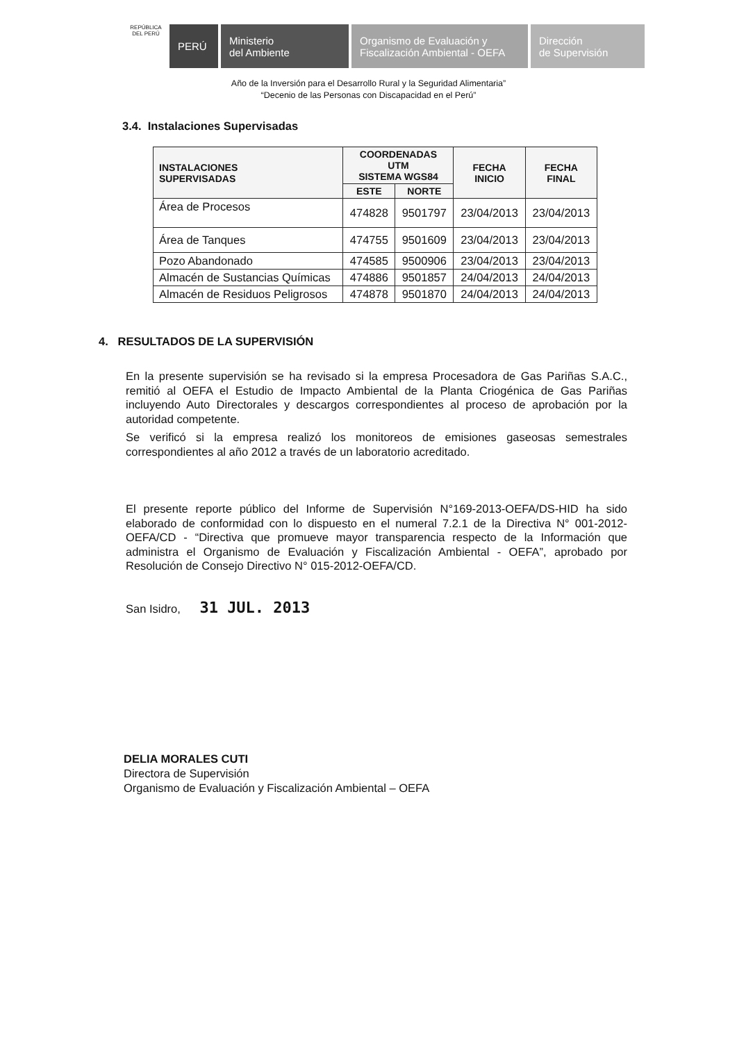REPÚBLICA DEL PERÚ
PERÚ Ministerio
del Ambiente
Organismo de Evaluación y
Fiscalización Ambiental - OEFA
Dirección
de Supervisión
Año de la Inversión para el Desarrollo Rural y la Seguridad Alimentaria”
“Decenio de las Personas con Discapacidad en el Perú”
3.4. Instalaciones Supervisadas
| INSTALACIONES SUPERVISADAS | COORDENADAS UTM SISTEMA WGS84 | | FECHA INICIO | FECHA FINAL |
| --- | --- | --- | --- | --- |
| | ESTE | NORTE | | |
| Área de Procesos | 474828 | 9501797 | 23/04/2013 | 23/04/2013 |
| Área de Tanques | 474755 | 9501609 | 23/04/2013 | 23/04/2013 |
| Pozo Abandonado | 474585 | 9500906 | 23/04/2013 | 23/04/2013 |
| Almacén de Sustancias Químicas | 474886 | 9501857 | 24/04/2013 | 24/04/2013 |
| Almacén de Residuos Peligrosos | 474878 | 9501870 | 24/04/2013 | 24/04/2013 |
4. RESULTADOS DE LA SUPERVISIÓN
En la presente supervisión se ha revisado si la empresa Procesadora de Gas Pariñas S.A.C., remitió al OEFA el Estudio de Impacto Ambiental de la Planta Criogénica de Gas Pariñas incluyendo Auto Directorales y descargos correspondientes al proceso de aprobación por la autoridad competente.
Se verificó si la empresa realizó los monitoreos de emisiones gaseosas semestrales correspondientes al año 2012 a través de un laboratorio acreditado.
El presente reporte público del Informe de Supervisión N°169-2013-OEFA/DS-HID ha sido elaborado de conformidad con lo dispuesto en el numeral 7.2.1 de la Directiva N° 001-2012-OEFA/CD - “Directiva que promueve mayor transparencia respecto de la Información que administra el Organismo de Evaluación y Fiscalización Ambiental - OEFA”, aprobado por Resolución de Consejo Directivo N° 015-2012-OEFA/CD.
San Isidro, 31 JUL. 2013
DELIA MORALES CUTI
Directora de Supervisión
Organismo de Evaluación y Fiscalización Ambiental – OEFA